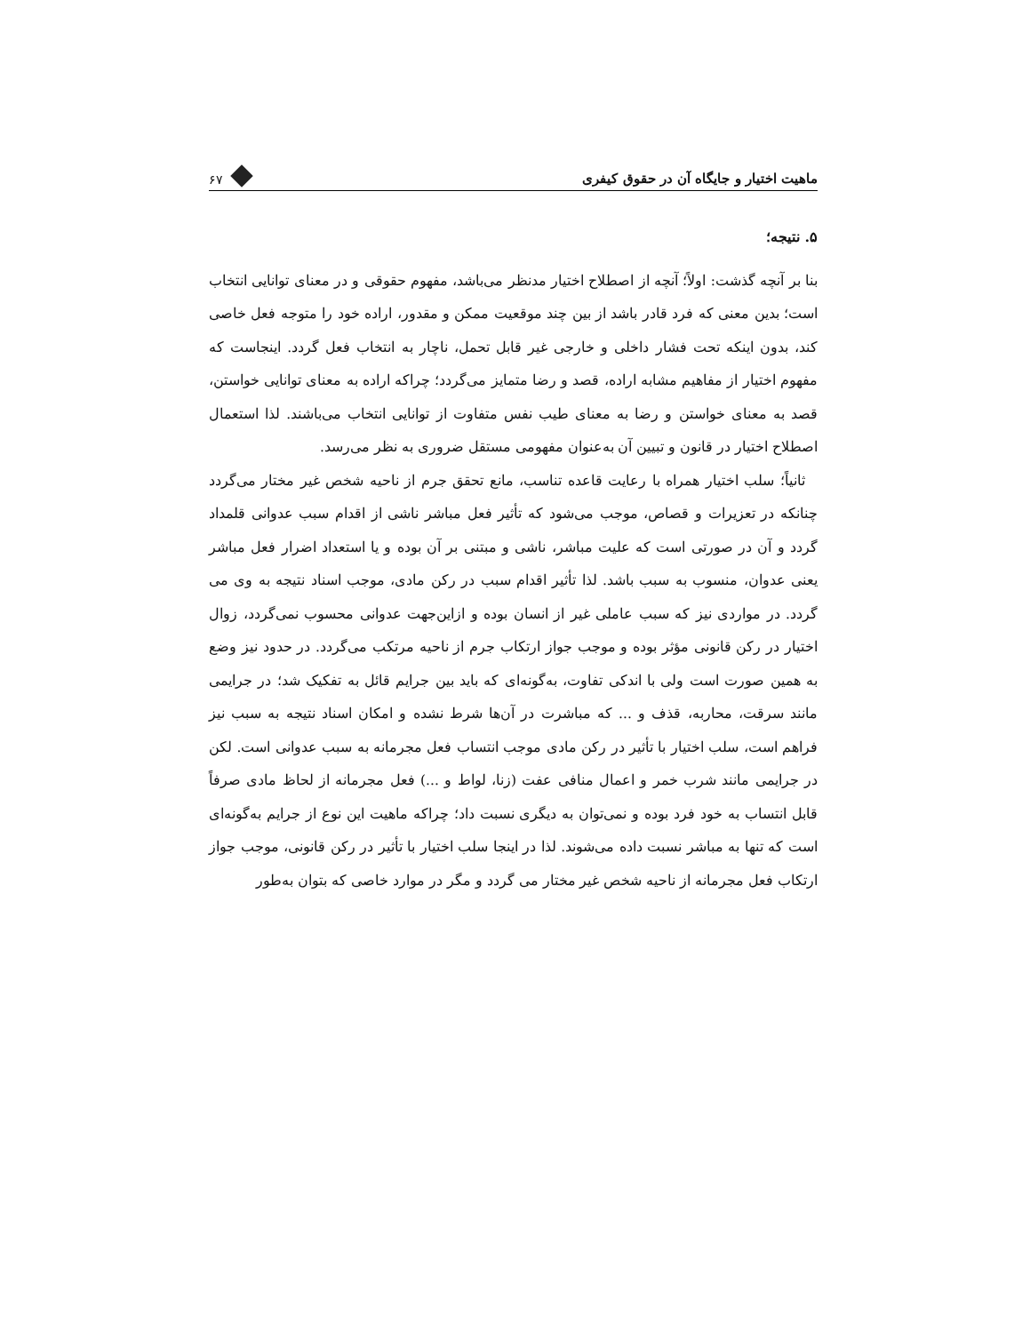ماهیت اختیار و جایگاه آن در حقوق کیفری ۶۷
۵. نتیجه؛
بنا بر آنچه گذشت: اولاً؛ آنچه از اصطلاح اختیار مدنظر می‌باشد، مفهوم حقوقی و در معنای توانایی انتخاب است؛ بدین معنی که فرد قادر باشد از بین چند موقعیت ممکن و مقدور، اراده خود را متوجه فعل خاصی کند، بدون اینکه تحت فشار داخلی و خارجی غیر قابل تحمل، ناچار به انتخاب فعل گردد. اینجاست که مفهوم اختیار از مفاهیم مشابه اراده، قصد و رضا متمایز می‌گردد؛ چراکه اراده به معنای توانایی خواستن، قصد به معنای خواستن و رضا به معنای طیب نفس متفاوت از توانایی انتخاب می‌باشند. لذا استعمال اصطلاح اختیار در قانون و تبیین آن به‌عنوان مفهومی مستقل ضروری به نظر می‌رسد.
ثانیاً؛ سلب اختیار همراه با رعایت قاعده تناسب، مانع تحقق جرم از ناحیه شخص غیر مختار می‌گردد چنانکه در تعزیرات و قصاص، موجب می‌شود که تأثیر فعل مباشر ناشی از اقدام سبب عدوانی قلمداد گردد و آن در صورتی است که علیت مباشر، ناشی و مبتنی بر آن بوده و یا استعداد اضرار فعل مباشر یعنی عدوان، منسوب به سبب باشد. لذا تأثیر اقدام سبب در رکن مادی، موجب اسناد نتیجه به وی می گردد. در مواردی نیز که سبب عاملی غیر از انسان بوده و ازاین‌جهت عدوانی محسوب نمی‌گردد، زوال اختیار در رکن قانونی مؤثر بوده و موجب جواز ارتکاب جرم از ناحیه مرتکب می‌گردد. در حدود نیز وضع به همین صورت است ولی با اندکی تفاوت، به‌گونه‌ای که باید بین جرایم قائل به تفکیک شد؛ در جرایمی مانند سرقت، محاربه، قذف و ... که مباشرت در آن‌ها شرط نشده و امکان اسناد نتیجه به سبب نیز فراهم است، سلب اختیار با تأثیر در رکن مادی موجب انتساب فعل مجرمانه به سبب عدوانی است. لکن در جرایمی مانند شرب خمر و اعمال منافی عفت (زنا، لواط و ...) فعل مجرمانه از لحاظ مادی صرفاً قابل انتساب به خود فرد بوده و نمی‌توان به دیگری نسبت داد؛ چراکه ماهیت این نوع از جرایم به‌گونه‌ای است که تنها به مباشر نسبت داده می‌شوند. لذا در اینجا سلب اختیار با تأثیر در رکن قانونی، موجب جواز ارتکاب فعل مجرمانه از ناحیه شخص غیر مختار می گردد و مگر در موارد خاصی که بتوان به‌طور